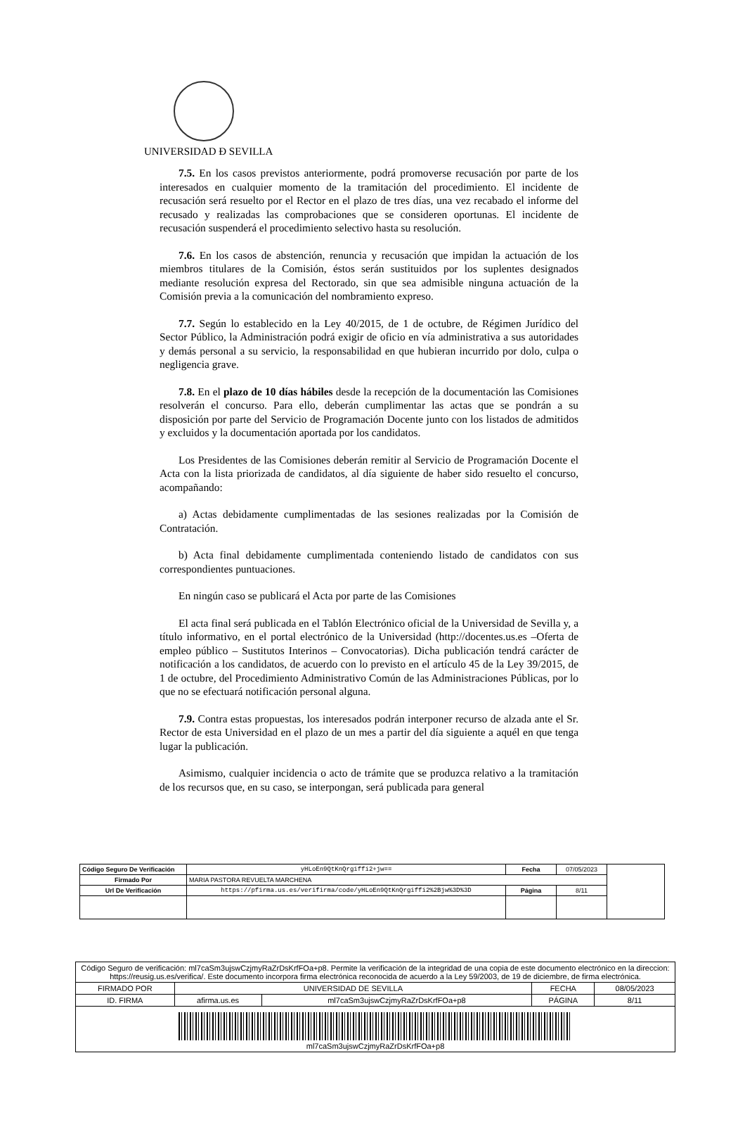UNIVERSIDAD Ð SEVILLA
7.5. En los casos previstos anteriormente, podrá promoverse recusación por parte de los interesados en cualquier momento de la tramitación del procedimiento. El incidente de recusación será resuelto por el Rector en el plazo de tres días, una vez recabado el informe del recusado y realizadas las comprobaciones que se consideren oportunas. El incidente de recusación suspenderá el procedimiento selectivo hasta su resolución.
7.6. En los casos de abstención, renuncia y recusación que impidan la actuación de los miembros titulares de la Comisión, éstos serán sustituidos por los suplentes designados mediante resolución expresa del Rectorado, sin que sea admisible ninguna actuación de la Comisión previa a la comunicación del nombramiento expreso.
7.7. Según lo establecido en la Ley 40/2015, de 1 de octubre, de Régimen Jurídico del Sector Público, la Administración podrá exigir de oficio en vía administrativa a sus autoridades y demás personal a su servicio, la responsabilidad en que hubieran incurrido por dolo, culpa o negligencia grave.
7.8. En el plazo de 10 días hábiles desde la recepción de la documentación las Comisiones resolverán el concurso. Para ello, deberán cumplimentar las actas que se pondrán a su disposición por parte del Servicio de Programación Docente junto con los listados de admitidos y excluidos y la documentación aportada por los candidatos.
Los Presidentes de las Comisiones deberán remitir al Servicio de Programación Docente el Acta con la lista priorizada de candidatos, al día siguiente de haber sido resuelto el concurso, acompañando:
a) Actas debidamente cumplimentadas de las sesiones realizadas por la Comisión de Contratación.
b) Acta final debidamente cumplimentada conteniendo listado de candidatos con sus correspondientes puntuaciones.
En ningún caso se publicará el Acta por parte de las Comisiones
El acta final será publicada en el Tablón Electrónico oficial de la Universidad de Sevilla y, a título informativo, en el portal electrónico de la Universidad (http://docentes.us.es –Oferta de empleo público – Sustitutos Interinos – Convocatorias). Dicha publicación tendrá carácter de notificación a los candidatos, de acuerdo con lo previsto en el artículo 45 de la Ley 39/2015, de 1 de octubre, del Procedimiento Administrativo Común de las Administraciones Públicas, por lo que no se efectuará notificación personal alguna.
7.9. Contra estas propuestas, los interesados podrán interponer recurso de alzada ante el Sr. Rector de esta Universidad en el plazo de un mes a partir del día siguiente a aquél en que tenga lugar la publicación.
Asimismo, cualquier incidencia o acto de trámite que se produzca relativo a la tramitación de los recursos que, en su caso, se interpongan, será publicada para general
| Código Seguro De Verificación | yHLoEn9QtKnQrgiffi2+jw== | Fecha | 07/05/2023 | |
| Firmado Por | MARIA PASTORA REVUELTA MARCHENA | | | |
| Url De Verificación | https://pfirma.us.es/verifirma/code/yHLoEn9QtKnQrgiffi2%2Bjw%3D%3D | Página | 8/11 | |
| Código Seguro de verificación: ml7caSm3ujswCzjmyRaZrDsKrfFOa+p8. Permite la verificación de la integridad de una copia de este documento electrónico en la direccion: https://reusig.us.es/verifica/. Este documento incorpora firma electrónica reconocida de acuerdo a la Ley 59/2003, de 19 de diciembre, de firma electrónica. | | | | |
| FIRMADO POR | UNIVERSIDAD DE SEVILLA | | FECHA | 08/05/2023 |
| ID. FIRMA | afirma.us.es | ml7caSm3ujswCzjmyRaZrDsKrfFOa+p8 | PÁGINA | 8/11 |
| ml7caSm3ujswCzjmyRaZrDsKrfFOa+p8 | | | | |